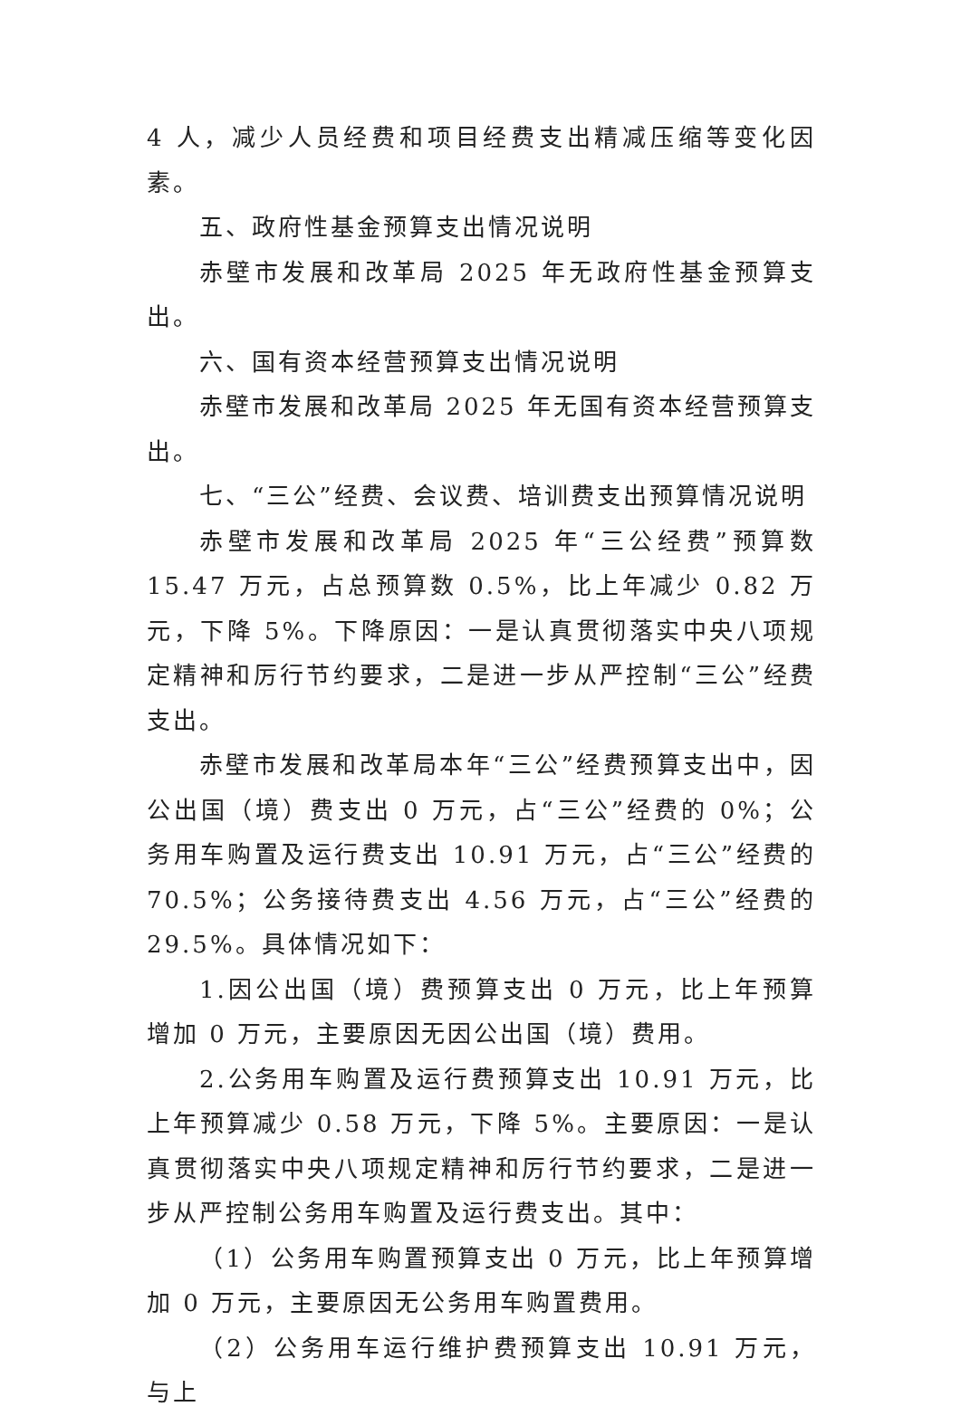4 人，减少人员经费和项目经费支出精减压缩等变化因素。
五、政府性基金预算支出情况说明
赤壁市发展和改革局 2025 年无政府性基金预算支出。
六、国有资本经营预算支出情况说明
赤壁市发展和改革局 2025 年无国有资本经营预算支出。
七、“三公”经费、会议费、培训费支出预算情况说明
赤壁市发展和改革局 2025 年“三公经费”预算数 15.47 万元，占总预算数 0.5%，比上年减少 0.82 万元，下降 5%。下降原因：一是认真贯彻落实中央八项规定精神和厉行节约要求，二是进一步从严控制“三公”经费支出。
赤壁市发展和改革局本年“三公”经费预算支出中，因公出国（境）费支出 0 万元，占“三公”经费的 0%；公务用车购置及运行费支出 10.91 万元，占“三公”经费的 70.5%；公务接待费支出 4.56 万元，占“三公”经费的 29.5%。具体情况如下：
1.因公出国（境）费预算支出 0 万元，比上年预算增加 0 万元，主要原因无因公出国（境）费用。
2.公务用车购置及运行费预算支出 10.91 万元，比上年预算减少 0.58 万元，下降 5%。主要原因：一是认真贯彻落实中央八项规定精神和厉行节约要求，二是进一步从严控制公务用车购置及运行费支出。其中：
（1）公务用车购置预算支出 0 万元，比上年预算增加 0 万元，主要原因无公务用车购置费用。
（2）公务用车运行维护费预算支出 10.91 万元，与上